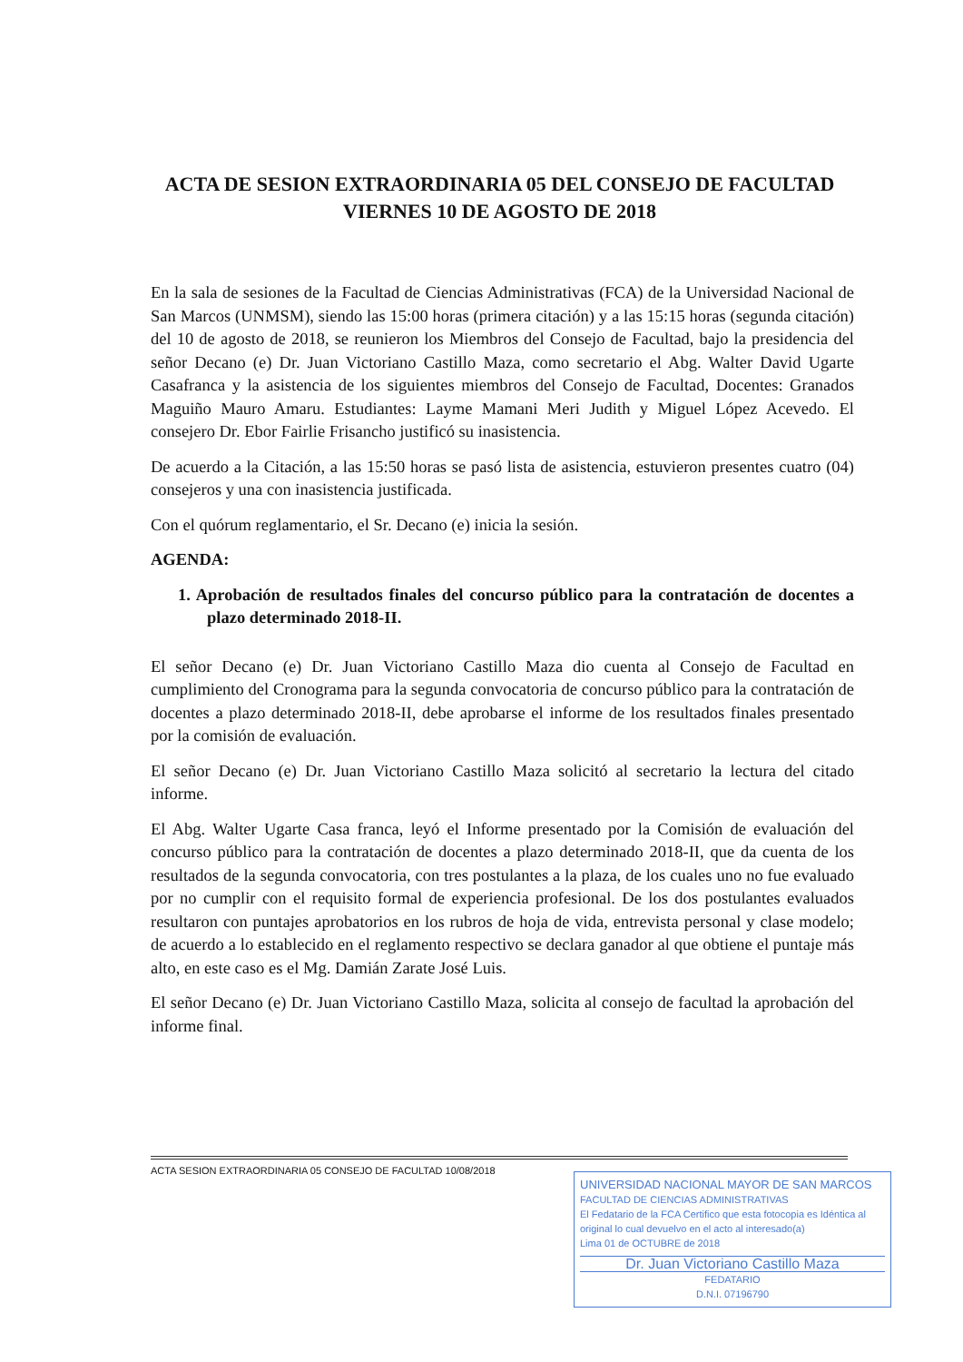ACTA DE SESION EXTRAORDINARIA 05 DEL CONSEJO DE FACULTAD VIERNES 10 DE AGOSTO DE 2018
En la sala de sesiones de la Facultad de Ciencias Administrativas (FCA) de la Universidad Nacional de San Marcos (UNMSM), siendo las 15:00 horas (primera citación) y a las 15:15 horas (segunda citación) del 10 de agosto de 2018, se reunieron los Miembros del Consejo de Facultad, bajo la presidencia del señor Decano (e) Dr. Juan Victoriano Castillo Maza, como secretario el Abg. Walter David Ugarte Casafranca y la asistencia de los siguientes miembros del Consejo de Facultad, Docentes: Granados Maguiño Mauro Amaru. Estudiantes: Layme Mamani Meri Judith y Miguel López Acevedo. El consejero Dr. Ebor Fairlie Frisancho justificó su inasistencia.
De acuerdo a la Citación, a las 15:50 horas se pasó lista de asistencia, estuvieron presentes cuatro (04) consejeros y una con inasistencia justificada.
Con el quórum reglamentario, el Sr. Decano (e) inicia la sesión.
AGENDA:
1. Aprobación de resultados finales del concurso público para la contratación de docentes a plazo determinado 2018-II.
El señor Decano (e) Dr. Juan Victoriano Castillo Maza dio cuenta al Consejo de Facultad en cumplimiento del Cronograma para la segunda convocatoria de concurso público para la contratación de docentes a plazo determinado 2018-II, debe aprobarse el informe de los resultados finales presentado por la comisión de evaluación.
El señor Decano (e) Dr. Juan Victoriano Castillo Maza solicitó al secretario la lectura del citado informe.
El Abg. Walter Ugarte Casa franca, leyó el Informe presentado por la Comisión de evaluación del concurso público para la contratación de docentes a plazo determinado 2018-II, que da cuenta de los resultados de la segunda convocatoria, con tres postulantes a la plaza, de los cuales uno no fue evaluado por no cumplir con el requisito formal de experiencia profesional. De los dos postulantes evaluados resultaron con puntajes aprobatorios en los rubros de hoja de vida, entrevista personal y clase modelo; de acuerdo a lo establecido en el reglamento respectivo se declara ganador al que obtiene el puntaje más alto, en este caso es el Mg. Damián Zarate José Luis.
El señor Decano (e) Dr. Juan Victoriano Castillo Maza, solicita al consejo de facultad la aprobación del informe final.
ACTA SESION EXTRAORDINARIA 05 CONSEJO DE FACULTAD 10/08/2018
UNIVERSIDAD NACIONAL MAYOR DE SAN MARCOS
FACULTAD DE CIENCIAS ADMINISTRATIVAS
El Fedatario de la FCA Certifico que esta fotocopia es Idéntica al original lo cual devuelvo en el acto al interesado(a)
Lima 01 de OCTUBRE de 2018
Dr. Juan Victoriano Castillo Maza
FEDATARIO
D.N.I. 07196790